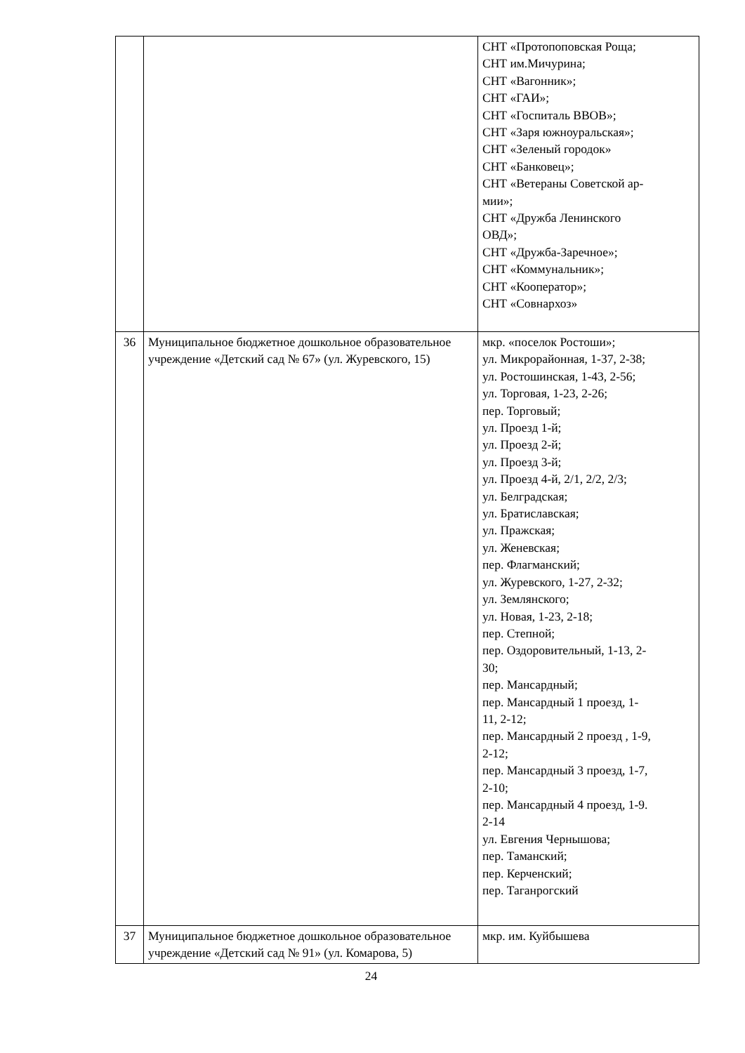| | | СНТ «Протопоповская Роща; СНТ им.Мичурина; СНТ «Вагонник»; СНТ «ГАИ»; СНТ «Госпиталь ВВОВ»; СНТ «Заря южноуральская»; СНТ «Зеленый городок» СНТ «Банковец»; СНТ «Ветераны Советской ар- мии»; СНТ «Дружба Ленинского ОВД»; СНТ «Дружба-Заречное»; СНТ «Коммунальник»; СНТ «Кооператор»; СНТ «Совнархоз» |
| 36 | Муниципальное бюджетное дошкольное образовательное учреждение «Детский сад № 67» (ул. Журевского, 15) | мкр. «поселок Ростоши»; ул. Микрорайонная, 1-37, 2-38; ул. Ростошинская, 1-43, 2-56; ул. Торговая, 1-23, 2-26; пер. Торговый; ул. Проезд 1-й; ул. Проезд 2-й; ул. Проезд 3-й; ул. Проезд 4-й, 2/1, 2/2, 2/3; ул. Белградская; ул. Братиславская; ул. Пражская; ул. Женевская; пер. Флагманский; ул. Журевского, 1-27, 2-32; ул. Землянского; ул. Новая, 1-23, 2-18; пер. Степной; пер. Оздоровительный, 1-13, 2- 30; пер. Мансардный; пер. Мансардный 1 проезд, 1- 11, 2-12; пер. Мансардный 2 проезд , 1-9, 2-12; пер. Мансардный 3 проезд, 1-7, 2-10; пер. Мансардный 4 проезд, 1-9. 2-14 ул. Евгения Чернышова; пер. Таманский; пер. Керченский; пер. Таганрогский |
| 37 | Муниципальное бюджетное дошкольное образовательное учреждение «Детский сад № 91» (ул. Комарова, 5) | мкр. им. Куйбышева |
24